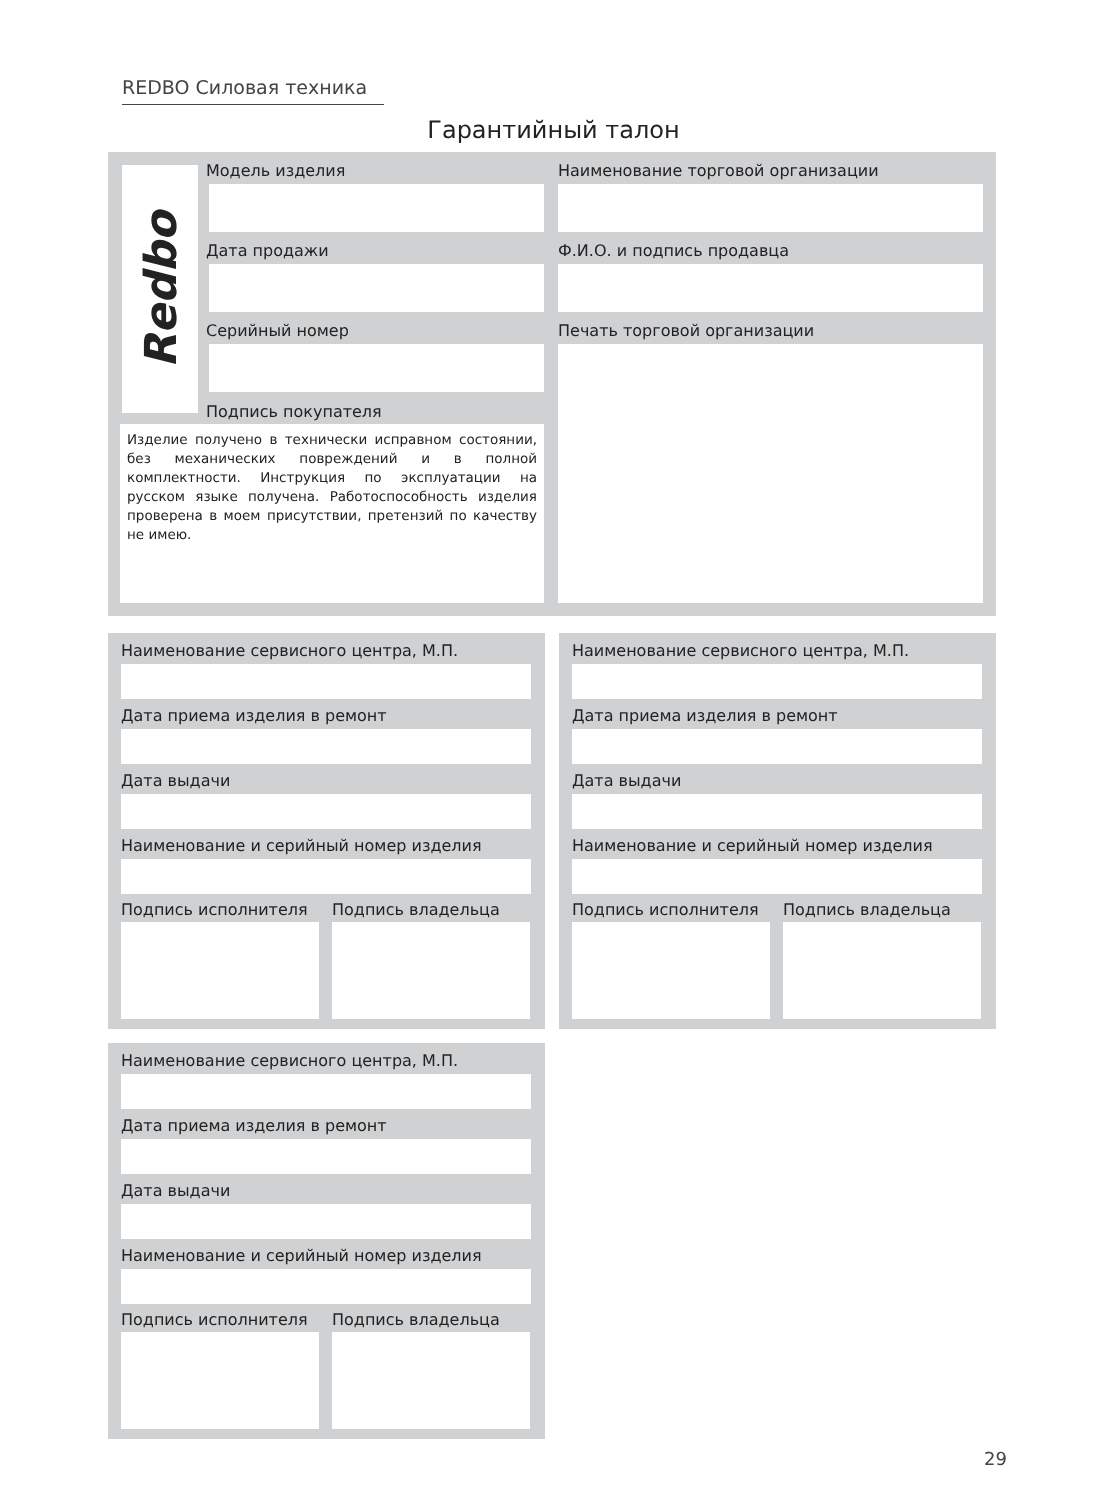REDBO Силовая техника
Гарантийный талон
Redbo Модель изделия
Наименование торговой организации
Дата продажи Ф.И.О. и подпись продавца
Серийный номер Печать торговой организации
Подпись покупателя
Изделие получено в технически исправном состоянии, без механических повреждений и в полной комплектности. Инструкция по эксплуатации на русском языке получена. Работоспособность изделия проверена в моем присутствии, претензий по качеству не имею.
Наименование сервисного центра, М.П.
Дата приема изделия в ремонт
Дата выдачи
Наименование и серийный номер изделия
Подпись исполнителя Подпись владельца
Наименование сервисного центра, М.П.
Дата приема изделия в ремонт
Дата выдачи
Наименование и серийный номер изделия
Подпись исполнителя Подпись владельца
Наименование сервисного центра, М.П.
Дата приема изделия в ремонт
Дата выдачи
Наименование и серийный номер изделия
Подпись исполнителя Подпись владельца
29